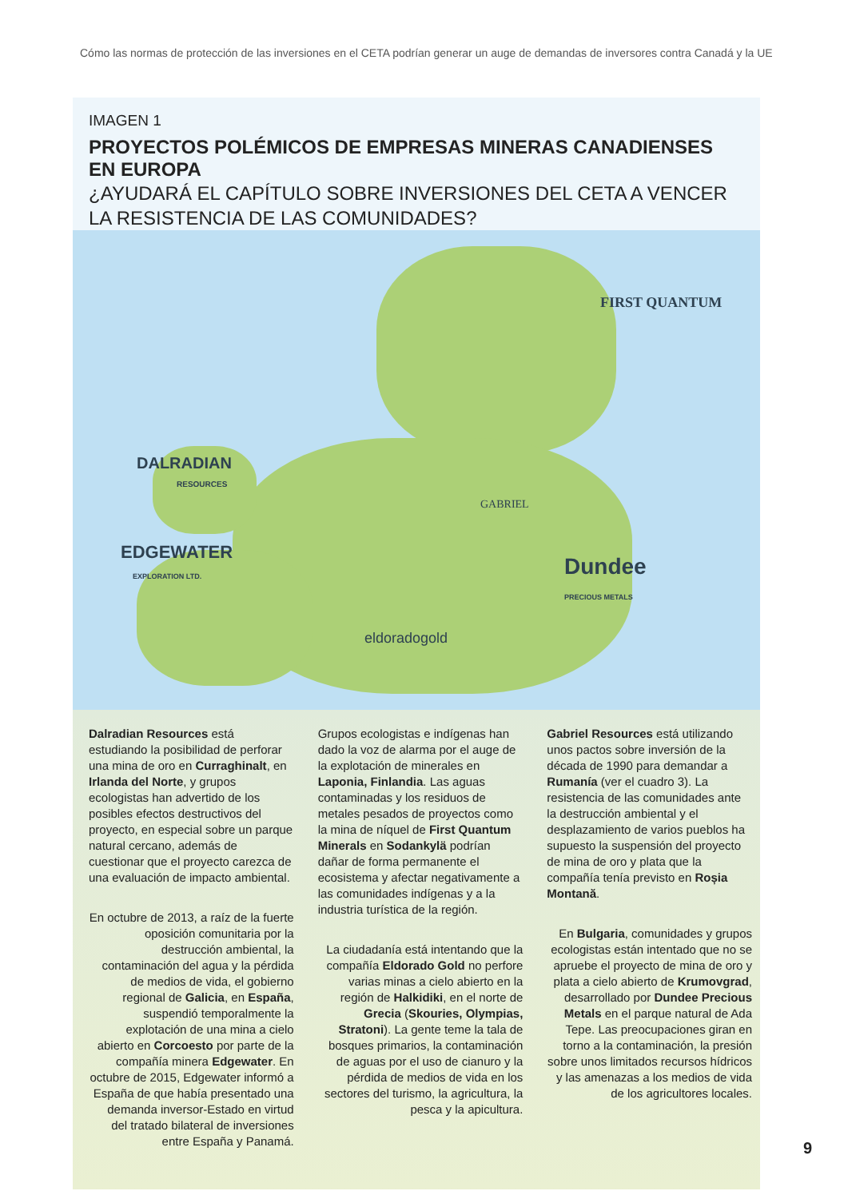Cómo las normas de protección de las inversiones en el CETA podrían generar un auge de demandas de inversores contra Canadá y la UE
IMAGEN 1
PROYECTOS POLÉMICOS DE EMPRESAS MINERAS CANADIENSES EN EUROPA
¿AYUDARÁ EL CAPÍTULO SOBRE INVERSIONES DEL CETA A VENCER LA RESISTENCIA DE LAS COMUNIDADES?
FIRST QUANTUM
DALRADIAN
RESOURCES
EDGEWATER
EXPLORATION LTD.
GABRIEL
Dundee
PRECIOUS METALS
eldoradogold
Dalradian Resources está estudiando la posibilidad de perforar una mina de oro en Curraghinalt, en Irlanda del Norte, y grupos ecologistas han advertido de los posibles efectos destructivos del proyecto, en especial sobre un parque natural cercano, además de cuestionar que el proyecto carezca de una evaluación de impacto ambiental.
En octubre de 2013, a raíz de la fuerte oposición comunitaria por la destrucción ambiental, la contaminación del agua y la pérdida de medios de vida, el gobierno regional de Galicia, en España, suspendió temporalmente la explotación de una mina a cielo abierto en Corcoesto por parte de la compañía minera Edgewater. En octubre de 2015, Edgewater informó a España de que había presentado una demanda inversor-Estado en virtud del tratado bilateral de inversiones entre España y Panamá.
Grupos ecologistas e indígenas han dado la voz de alarma por el auge de la explotación de minerales en Laponia, Finlandia. Las aguas contaminadas y los residuos de metales pesados de proyectos como la mina de níquel de First Quantum Minerals en Sodankylä podrían dañar de forma permanente el ecosistema y afectar negativamente a las comunidades indígenas y a la industria turística de la región.
La ciudadanía está intentando que la compañía Eldorado Gold no perfore varias minas a cielo abierto en la región de Halkidiki, en el norte de Grecia (Skouries, Olympias, Stratoni). La gente teme la tala de bosques primarios, la contaminación de aguas por el uso de cianuro y la pérdida de medios de vida en los sectores del turismo, la agricultura, la pesca y la apicultura.
Gabriel Resources está utilizando unos pactos sobre inversión de la década de 1990 para demandar a Rumanía (ver el cuadro 3). La resistencia de las comunidades ante la destrucción ambiental y el desplazamiento de varios pueblos ha supuesto la suspensión del proyecto de mina de oro y plata que la compañía tenía previsto en Roșia Montană.
En Bulgaria, comunidades y grupos ecologistas están intentado que no se apruebe el proyecto de mina de oro y plata a cielo abierto de Krumovgrad, desarrollado por Dundee Precious Metals en el parque natural de Ada Tepe. Las preocupaciones giran en torno a la contaminación, la presión sobre unos limitados recursos hídricos y las amenazas a los medios de vida de los agricultores locales.
9